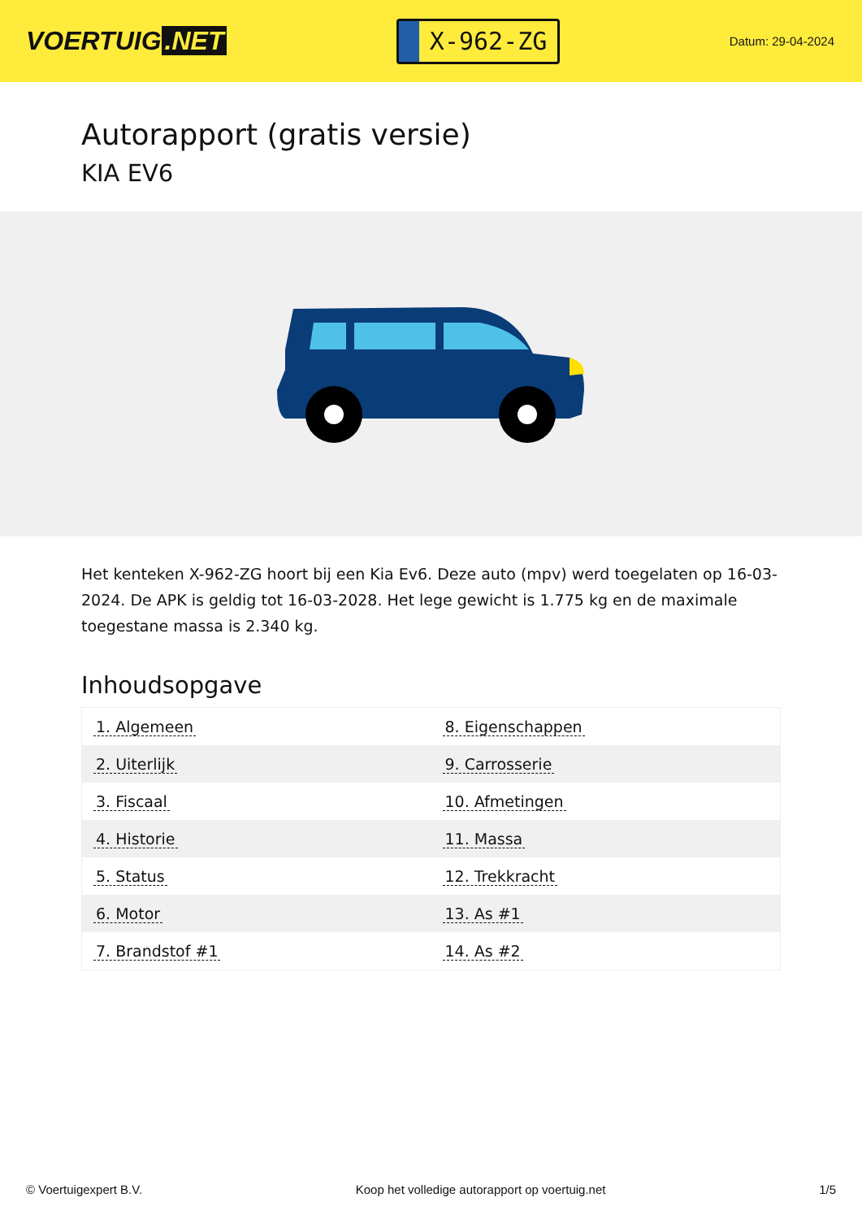VOERTUIG.NET
X-962-ZG
Datum: 29-04-2024
Autorapport (gratis versie)
KIA EV6
Het kenteken X-962-ZG hoort bij een Kia Ev6. Deze auto (mpv) werd toegelaten op 16-03-2024. De APK is geldig tot 16-03-2028. Het lege gewicht is 1.775 kg en de maximale toegestane massa is 2.340 kg.
Inhoudsopgave
| 1. Algemeen | 8. Eigenschappen |
| 2. Uiterlijk | 9. Carrosserie |
| 3. Fiscaal | 10. Afmetingen |
| 4. Historie | 11. Massa |
| 5. Status | 12. Trekkracht |
| 6. Motor | 13. As #1 |
| 7. Brandstof #1 | 14. As #2 |
© Voertuigexpert B.V. Koop het volledige autorapport op voertuig.net 1/5